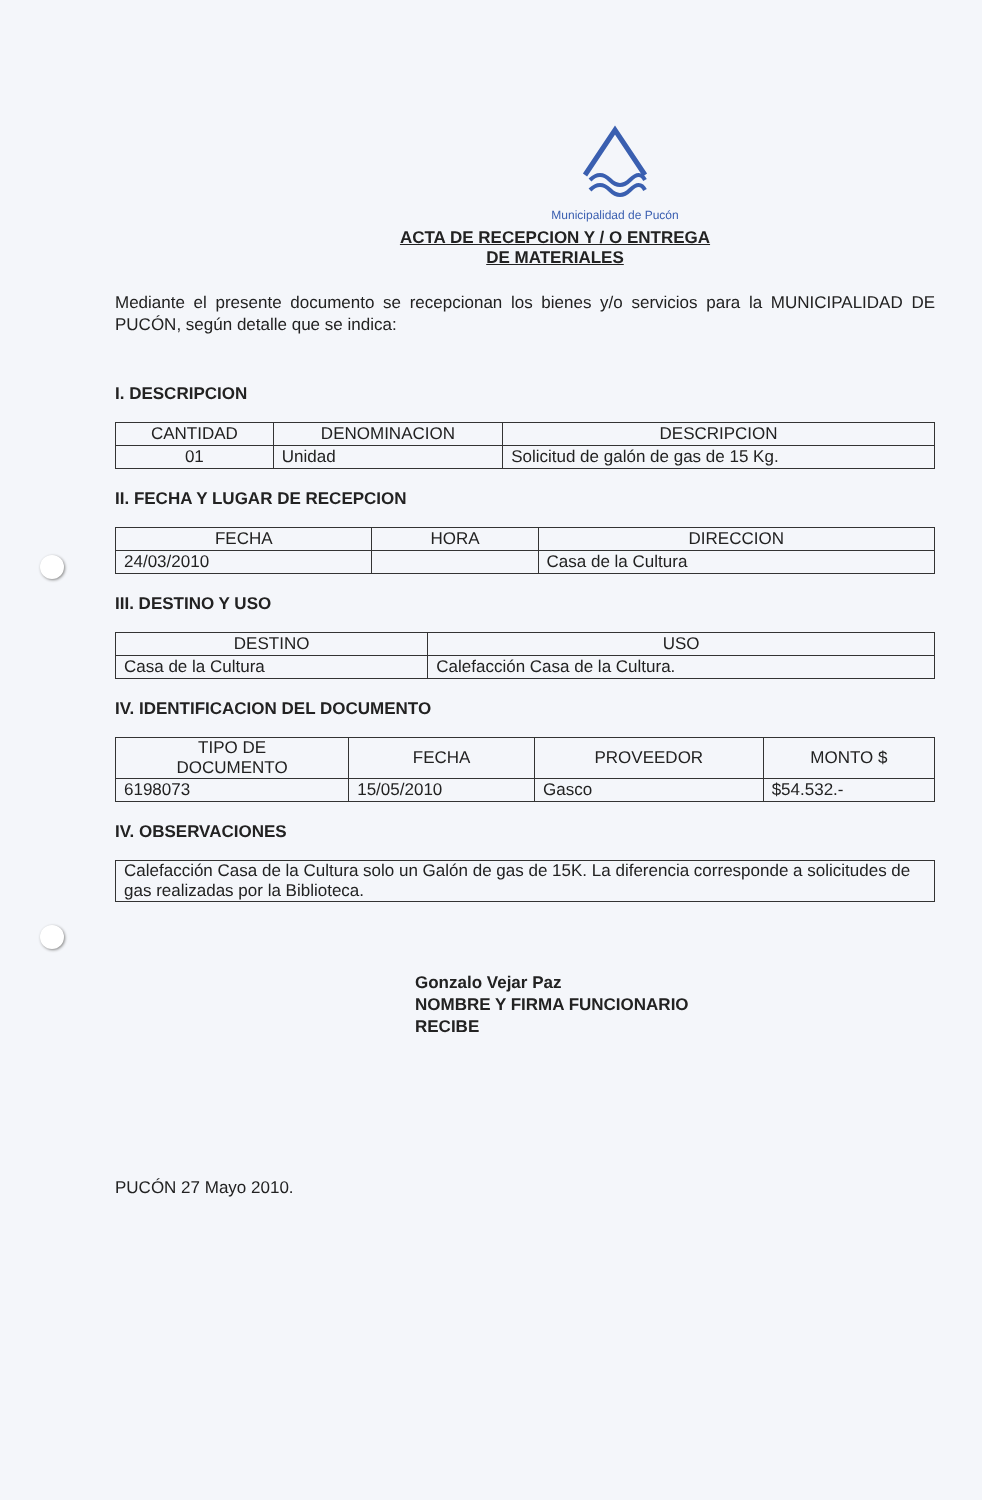Municipalidad de Pucón
ACTA DE RECEPCION Y / O ENTREGA
DE MATERIALES
Mediante el presente documento se recepcionan los bienes y/o servicios para la MUNICIPALIDAD DE PUCÓN, según detalle que se indica:
I. DESCRIPCION
| CANTIDAD | DENOMINACION | DESCRIPCION |
| --- | --- | --- |
| 01 | Unidad | Solicitud de galón de gas de 15 Kg. |
II. FECHA Y LUGAR DE RECEPCION
| FECHA | HORA | DIRECCION |
| --- | --- | --- |
| 24/03/2010 | | Casa de la Cultura |
III. DESTINO Y USO
| DESTINO | USO |
| --- | --- |
| Casa de la Cultura | Calefacción Casa de la Cultura. |
IV. IDENTIFICACION DEL DOCUMENTO
| TIPO DE DOCUMENTO | FECHA | PROVEEDOR | MONTO $ |
| --- | --- | --- | --- |
| 6198073 | 15/05/2010 | Gasco | $54.532.- |
IV. OBSERVACIONES
| Calefacción Casa de la Cultura solo un Galón de gas de 15K. La diferencia corresponde a solicitudes de gas realizadas por la Biblioteca. |
Gonzalo Vejar Paz
NOMBRE Y FIRMA FUNCIONARIO
RECIBE
PUCÓN 27 Mayo 2010.